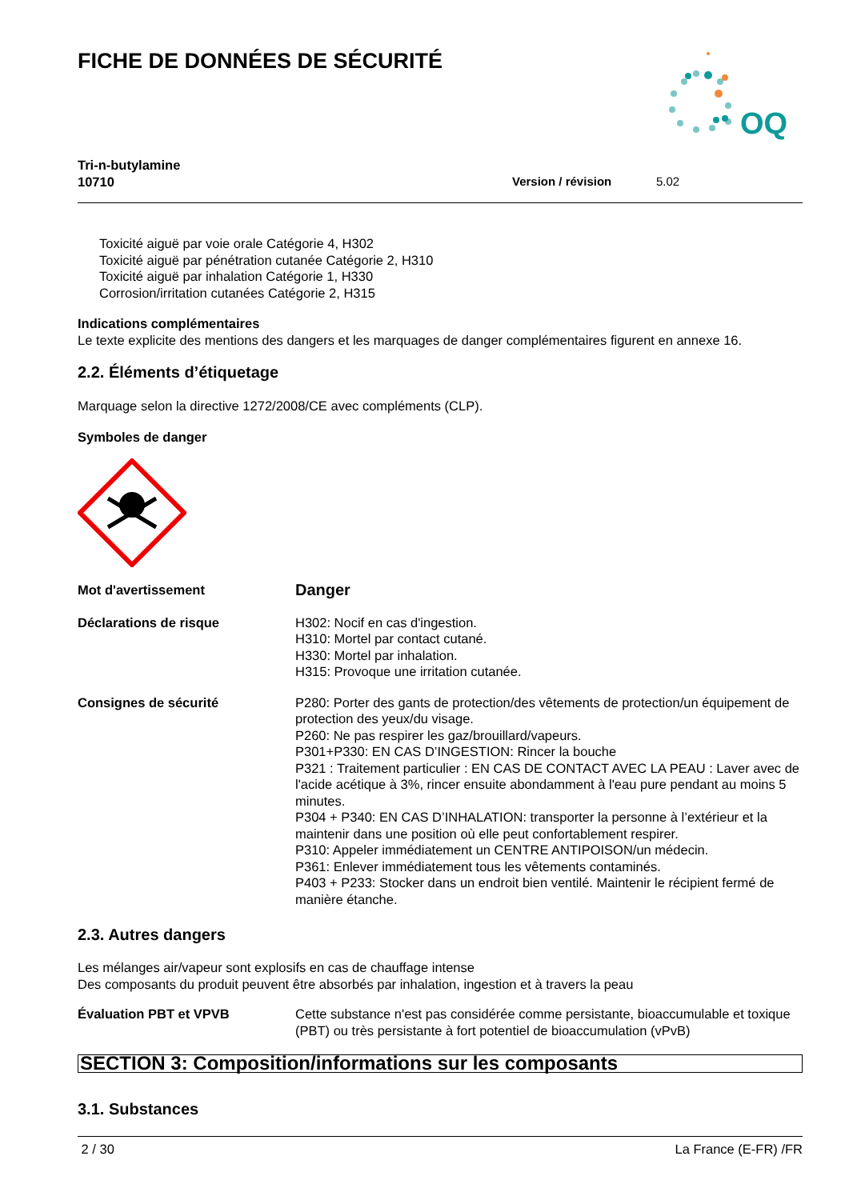FICHE DE DONNÉES DE SÉCURITÉ
OQ
Tri-n-butylamine
10710
Version / révision 5.02
Toxicité aiguë par voie orale Catégorie 4, H302
Toxicité aiguë par pénétration cutanée Catégorie 2, H310
Toxicité aiguë par inhalation Catégorie 1, H330
Corrosion/irritation cutanées Catégorie 2, H315
Indications complémentaires
Le texte explicite des mentions des dangers et les marquages de danger complémentaires figurent en annexe 16.
2.2. Éléments d’étiquetage
Marquage selon la directive 1272/2008/CE avec compléments (CLP).
Symboles de danger
Mot d'avertissement
Danger
Déclarations de risque H302: Nocif en cas d'ingestion.
H310: Mortel par contact cutané.
H330: Mortel par inhalation.
H315: Provoque une irritation cutanée.
Consignes de sécurité P280: Porter des gants de protection/des vêtements de protection/un équipement de protection des yeux/du visage.
P260: Ne pas respirer les gaz/brouillard/vapeurs.
P301+P330: EN CAS D’INGESTION: Rincer la bouche
P321 : Traitement particulier : EN CAS DE CONTACT AVEC LA PEAU : Laver avec de l'acide acétique à 3%, rincer ensuite abondamment à l'eau pure pendant au moins 5 minutes.
P304 + P340: EN CAS D’INHALATION: transporter la personne à l’extérieur et la maintenir dans une position où elle peut confortablement respirer.
P310: Appeler immédiatement un CENTRE ANTIPOISON/un médecin.
P361: Enlever immédiatement tous les vêtements contaminés.
P403 + P233: Stocker dans un endroit bien ventilé. Maintenir le récipient fermé de manière étanche.
2.3. Autres dangers
Les mélanges air/vapeur sont explosifs en cas de chauffage intense
Des composants du produit peuvent être absorbés par inhalation, ingestion et à travers la peau
Évaluation PBT et VPVB Cette substance n'est pas considérée comme persistante, bioaccumulable et toxique (PBT) ou très persistante à fort potentiel de bioaccumulation (vPvB)
SECTION 3: Composition/informations sur les composants
3.1. Substances
2 / 30 La France (E-FR) /FR